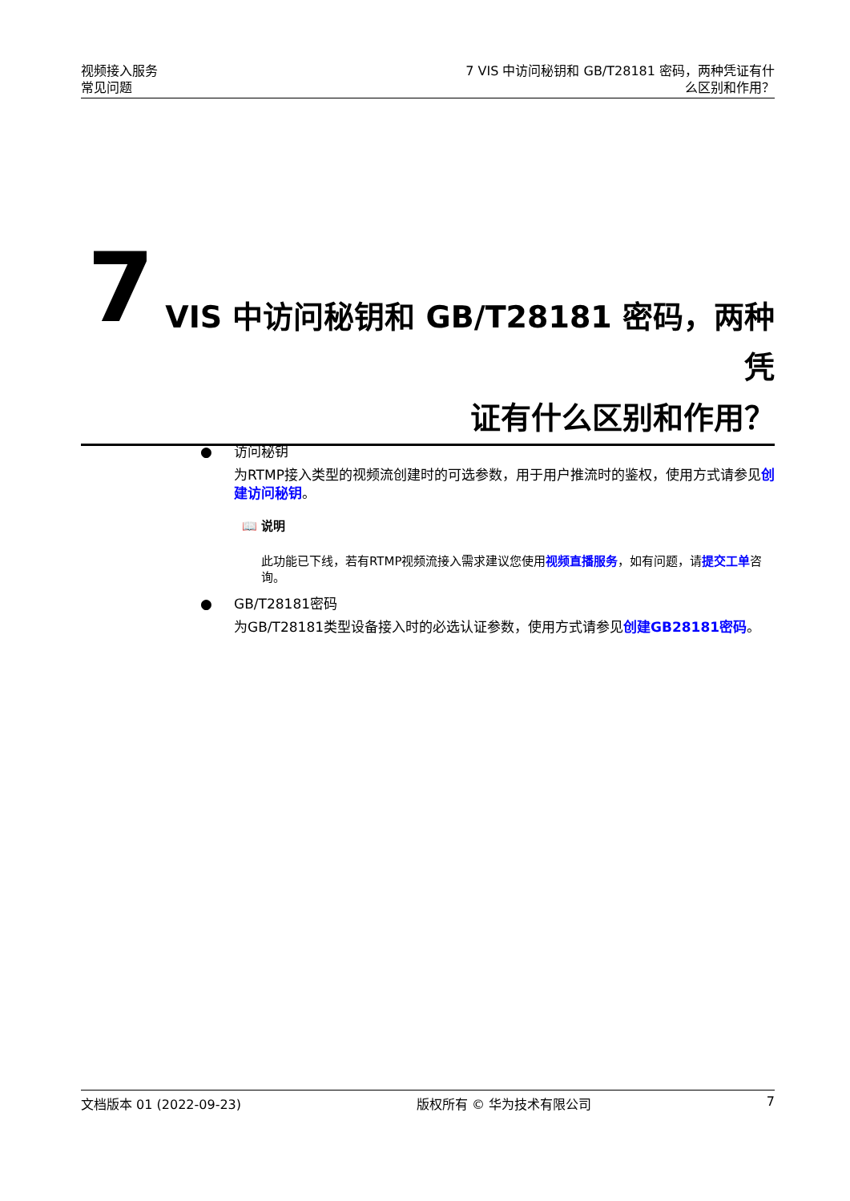视频接入服务
常见问题
7 VIS 中访问秘钥和 GB/T28181 密码，两种凭证有什
么区别和作用？
7
VIS 中访问秘钥和 GB/T28181 密码，两种凭
证有什么区别和作用？
● 访问秘钥
为RTMP接入类型的视频流创建时的可选参数，用于用户推流时的鉴权，使用方式请参见创建访问秘钥。
📖 说明
此功能已下线，若有RTMP视频流接入需求建议您使用视频直播服务，如有问题，请提交工单咨询。
● GB/T28181密码
为GB/T28181类型设备接入时的必选认证参数，使用方式请参见创建GB28181密码。
文档版本 01 (2022-09-23) 版权所有 © 华为技术有限公司 7